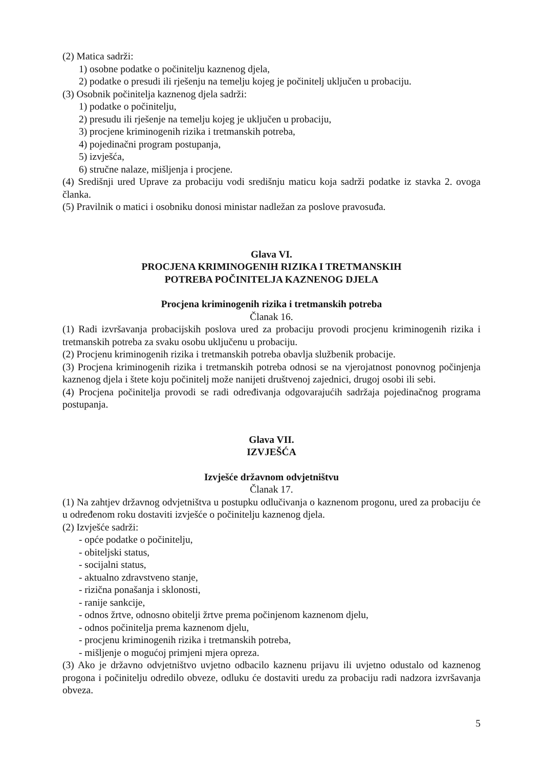(2) Matica sadrži:
1) osobne podatke o počinitelju kaznenog djela,
2) podatke o presudi ili rješenju na temelju kojeg je počinitelj uključen u probaciju.
(3) Osobnik počinitelja kaznenog djela sadrži:
1) podatke o počinitelju,
2) presudu ili rješenje na temelju kojeg je uključen u probaciju,
3) procjene kriminogenih rizika i tretmanskih potreba,
4) pojedinačni program postupanja,
5) izvješća,
6) stručne nalaze, mišljenja i procjene.
(4) Središnji ured Uprave za probaciju vodi središnju maticu koja sadrži podatke iz stavka 2. ovoga članka.
(5) Pravilnik o matici i osobniku donosi ministar nadležan za poslove pravosuđa.
Glava VI.
PROCJENA KRIMINOGENIH RIZIKA I TRETMANSKIH
POTREBA POČINITELJA KAZNENOG DJELA
Procjena kriminogenih rizika i tretmanskih potreba
Članak 16.
(1) Radi izvršavanja probacijskih poslova ured za probaciju provodi procjenu kriminogenih rizika i tretmanskih potreba za svaku osobu uključenu u probaciju.
(2) Procjenu kriminogenih rizika i tretmanskih potreba obavlja službenik probacije.
(3) Procjena kriminogenih rizika i tretmanskih potreba odnosi se na vjerojatnost ponovnog počinjenja kaznenog djela i štete koju počinitelj može nanijeti društvenoj zajednici, drugoj osobi ili sebi.
(4) Procjena počinitelja provodi se radi određivanja odgovarajućih sadržaja pojedinačnog programa postupanja.
Glava VII.
IZVJEŠĆA
Izvješće državnom odvjetništvu
Članak 17.
(1) Na zahtjev državnog odvjetništva u postupku odlučivanja o kaznenom progonu, ured za probaciju će u određenom roku dostaviti izvješće o počinitelju kaznenog djela.
(2) Izvješće sadrži:
- opće podatke o počinitelju,
- obiteljski status,
- socijalni status,
- aktualno zdravstveno stanje,
- rizična ponašanja i sklonosti,
- ranije sankcije,
- odnos žrtve, odnosno obitelji žrtve prema počinjenom kaznenom djelu,
- odnos počinitelja prema kaznenom djelu,
- procjenu kriminogenih rizika i tretmanskih potreba,
- mišljenje o mogućoj primjeni mjera opreza.
(3) Ako je državno odvjetništvo uvjetno odbacilo kaznenu prijavu ili uvjetno odustalo od kaznenog progona i počinitelju odredilo obveze, odluku će dostaviti uredu za probaciju radi nadzora izvršavanja obveza.
5